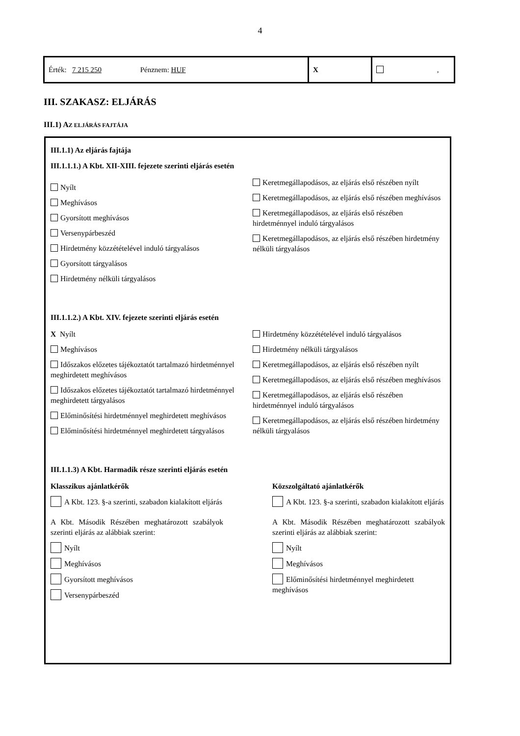4
| Érték: 7 215 250 Pénznem: HUF | X | , |
III. SZAKASZ: ELJÁRÁS
III.1) AZ ELJÁRÁS FAJTÁJA
III.1.1) Az eljárás fajtája
III.1.1.1.) A Kbt. XII-XIII. fejezete szerinti eljárás esetén
Nyílt
Meghívásos
Gyorsított meghívásos
Versenypárbeszéd
Hirdetmény közzétételével induló tárgyalásos
Gyorsított tárgyalásos
Hirdetmény nélküli tárgyalásos
Keretmegállapodásos, az eljárás első részében nyílt
Keretmegállapodásos, az eljárás első részében meghívásos
Keretmegállapodásos, az eljárás első részében hirdetménnyel induló tárgyalásos
Keretmegállapodásos, az eljárás első részében hirdetmény nélküli tárgyalásos
III.1.1.2.) A Kbt. XIV. fejezete szerinti eljárás esetén
X Nyílt
Meghívásos
Időszakos előzetes tájékoztatót tartalmazó hirdetménnyel meghirdetett meghívásos
Időszakos előzetes tájékoztatót tartalmazó hirdetménnyel meghirdetett tárgyalásos
Előminősítési hirdetménnyel meghirdetett meghívásos
Előminősítési hirdetménnyel meghirdetett tárgyalásos
Hirdetmény közzétételével induló tárgyalásos
Hirdetmény nélküli tárgyalásos
Keretmegállapodásos, az eljárás első részében nyílt
Keretmegállapodásos, az eljárás első részében meghívásos
Keretmegállapodásos, az eljárás első részében hirdetménnyel induló tárgyalásos
Keretmegállapodásos, az eljárás első részében hirdetmény nélküli tárgyalásos
III.1.1.3) A Kbt. Harmadik része szerinti eljárás esetén
Klasszikus ajánlatkérők
A Kbt. 123. §-a szerinti, szabadon kialakított eljárás
A Kbt. Második Részében meghatározott szabályok szerinti eljárás az alábbiak szerint:
Nyílt
Meghívásos
Gyorsított meghívásos
Versenypárbeszéd
Közszolgáltató ajánlatkérők
A Kbt. 123. §-a szerinti, szabadon kialakított eljárás
A Kbt. Második Részében meghatározott szabályok szerinti eljárás az alábbiak szerint:
Nyílt
Meghívásos
Előminősítési hirdetménnyel meghirdetett meghívásos